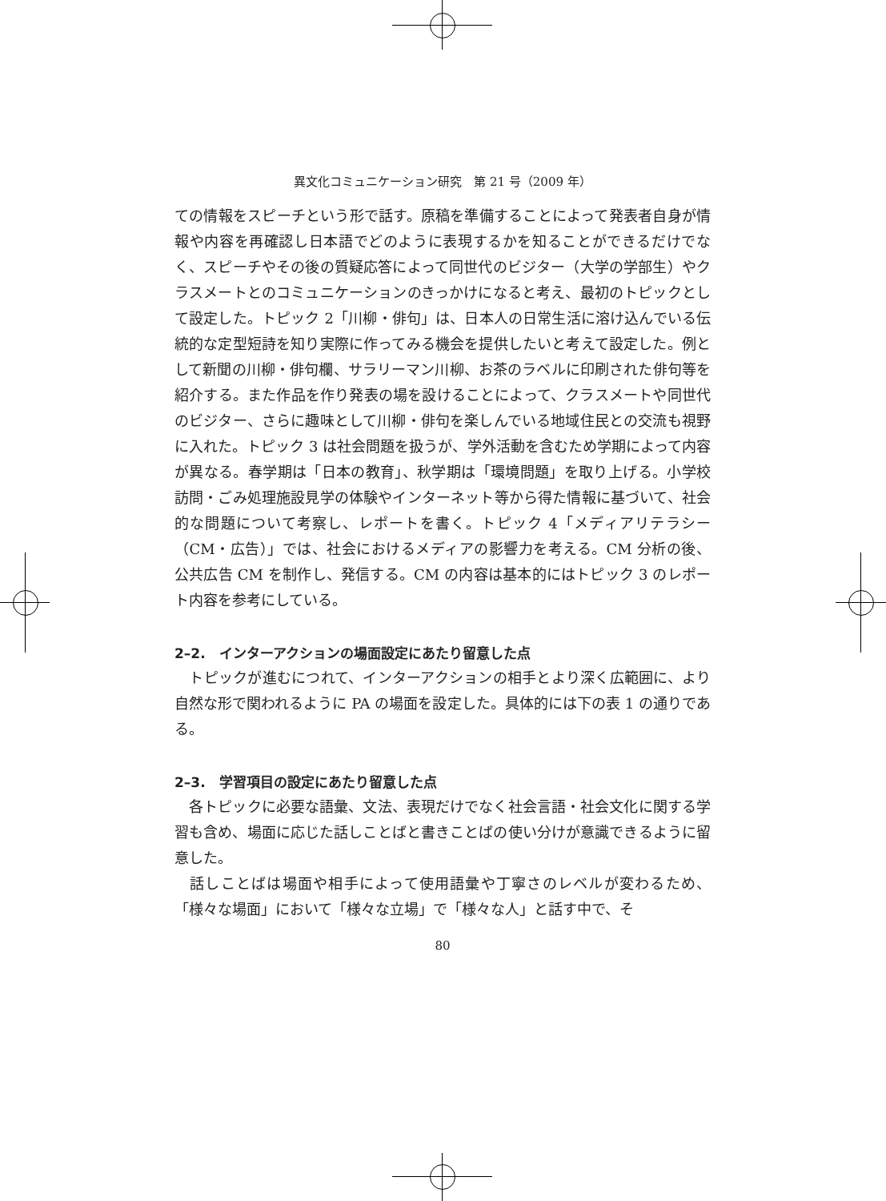異文化コミュニケーション研究　第 21 号（2009 年）
ての情報をスピーチという形で話す。原稿を準備することによって発表者自身が情報や内容を再確認し日本語でどのように表現するかを知ることができるだけでなく、スピーチやその後の質疑応答によって同世代のビジター（大学の学部生）やクラスメートとのコミュニケーションのきっかけになると考え、最初のトピックとして設定した。トピック 2「川柳・俳句」は、日本人の日常生活に溶け込んでいる伝統的な定型短詩を知り実際に作ってみる機会を提供したいと考えて設定した。例として新聞の川柳・俳句欄、サラリーマン川柳、お茶のラベルに印刷された俳句等を紹介する。また作品を作り発表の場を設けることによって、クラスメートや同世代のビジター、さらに趣味として川柳・俳句を楽しんでいる地域住民との交流も視野に入れた。トピック 3 は社会問題を扱うが、学外活動を含むため学期によって内容が異なる。春学期は「日本の教育」、秋学期は「環境問題」を取り上げる。小学校訪問・ごみ処理施設見学の体験やインターネット等から得た情報に基づいて、社会的な問題について考察し、レポートを書く。トピック 4「メディアリテラシー（CM・広告）」では、社会におけるメディアの影響力を考える。CM 分析の後、公共広告 CM を制作し、発信する。CM の内容は基本的にはトピック 3 のレポート内容を参考にしている。
2–2.　インターアクションの場面設定にあたり留意した点
　トピックが進むにつれて、インターアクションの相手とより深く広範囲に、より自然な形で関われるように PA の場面を設定した。具体的には下の表 1 の通りである。
2–3.　学習項目の設定にあたり留意した点
　各トピックに必要な語彙、文法、表現だけでなく社会言語・社会文化に関する学習も含め、場面に応じた話しことばと書きことばの使い分けが意識できるように留意した。
　話しことばは場面や相手によって使用語彙や丁寧さのレベルが変わるため、「様々な場面」において「様々な立場」で「様々な人」と話す中で、そ
80